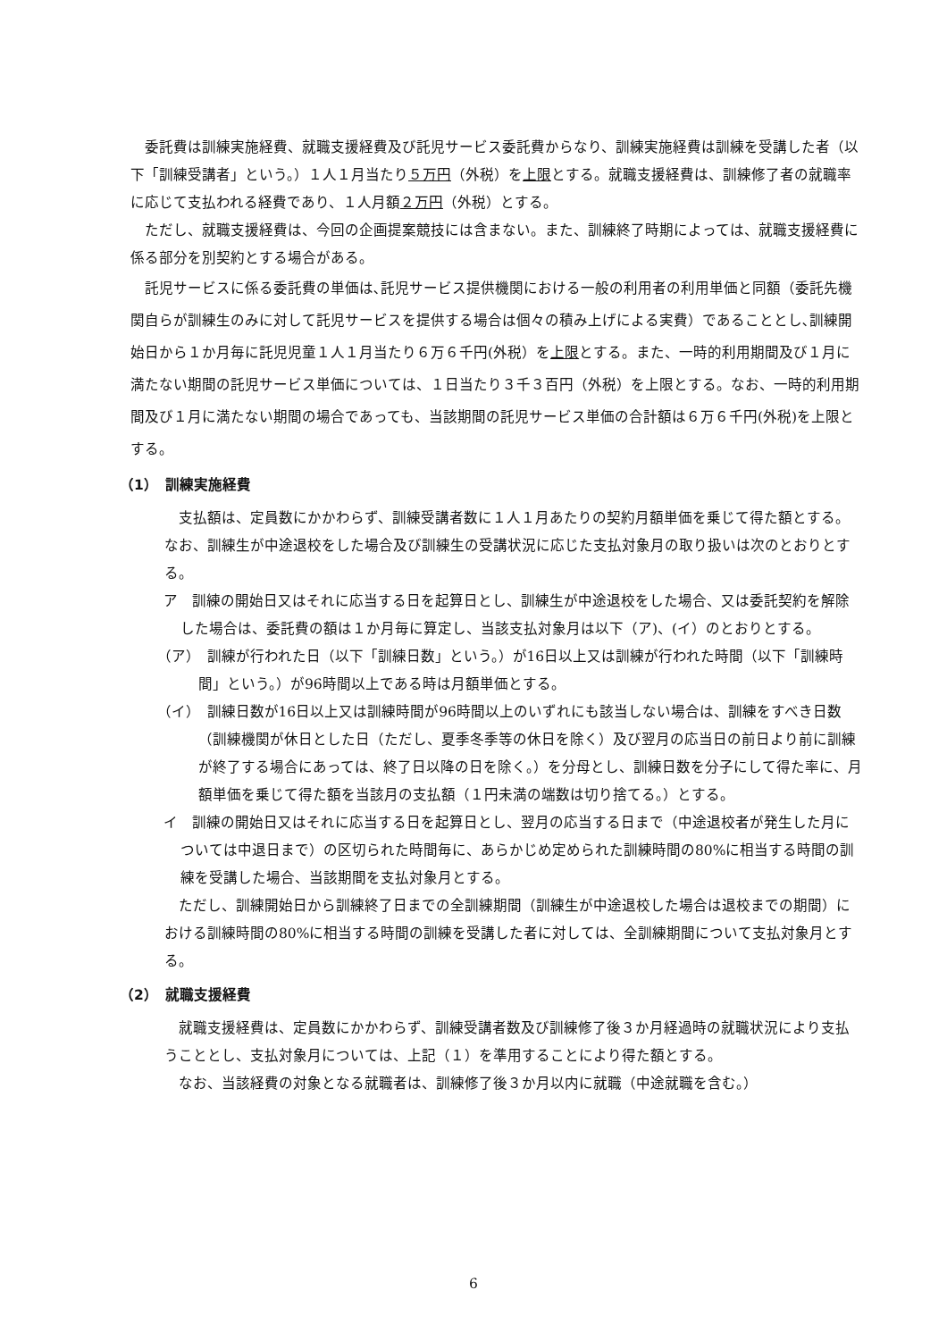委託費は訓練実施経費、就職支援経費及び託児サービス委託費からなり、訓練実施経費は訓練を受講した者（以下「訓練受講者」という。）１人１月当たり５万円（外税）を上限とする。就職支援経費は、訓練修了者の就職率に応じて支払われる経費であり、１人月額２万円（外税）とする。
ただし、就職支援経費は、今回の企画提案競技には含まない。また、訓練終了時期によっては、就職支援経費に係る部分を別契約とする場合がある。
託児サービスに係る委託費の単価は､託児サービス提供機関における一般の利用者の利用単価と同額（委託先機関自らが訓練生のみに対して託児サービスを提供する場合は個々の積み上げによる実費）であることとし､訓練開始日から１か月毎に託児児童１人１月当たり６万６千円(外税）を上限とする。また、一時的利用期間及び１月に満たない期間の託児サービス単価については、１日当たり３千３百円（外税）を上限とする。なお、一時的利用期間及び１月に満たない期間の場合であっても、当該期間の託児サービス単価の合計額は６万６千円(外税)を上限とする。
（1）　訓練実施経費
支払額は、定員数にかかわらず、訓練受講者数に１人１月あたりの契約月額単価を乗じて得た額とする。なお、訓練生が中途退校をした場合及び訓練生の受講状況に応じた支払対象月の取り扱いは次のとおりとする。
ア　訓練の開始日又はそれに応当する日を起算日とし、訓練生が中途退校をした場合、又は委託契約を解除した場合は、委託費の額は１か月毎に算定し、当該支払対象月は以下（ア)、(イ）のとおりとする。
（ア）　訓練が行われた日（以下「訓練日数」という。）が16日以上又は訓練が行われた時間（以下「訓練時間」という。）が96時間以上である時は月額単価とする。
（イ）　訓練日数が16日以上又は訓練時間が96時間以上のいずれにも該当しない場合は、訓練をすべき日数（訓練機関が休日とした日（ただし、夏季冬季等の休日を除く）及び翌月の応当日の前日より前に訓練が終了する場合にあっては、終了日以降の日を除く。）を分母とし、訓練日数を分子にして得た率に、月額単価を乗じて得た額を当該月の支払額（１円未満の端数は切り捨てる。）とする。
イ　訓練の開始日又はそれに応当する日を起算日とし、翌月の応当する日まで（中途退校者が発生した月については中退日まで）の区切られた時間毎に、あらかじめ定められた訓練時間の80%に相当する時間の訓練を受講した場合、当該期間を支払対象月とする。
ただし、訓練開始日から訓練終了日までの全訓練期間（訓練生が中途退校した場合は退校までの期間）における訓練時間の80%に相当する時間の訓練を受講した者に対しては、全訓練期間について支払対象月とする。
（2）　就職支援経費
就職支援経費は、定員数にかかわらず、訓練受講者数及び訓練修了後３か月経過時の就職状況により支払うこととし、支払対象月については、上記（１）を準用することにより得た額とする。
なお、当該経費の対象となる就職者は、訓練修了後３か月以内に就職（中途就職を含む。）
6